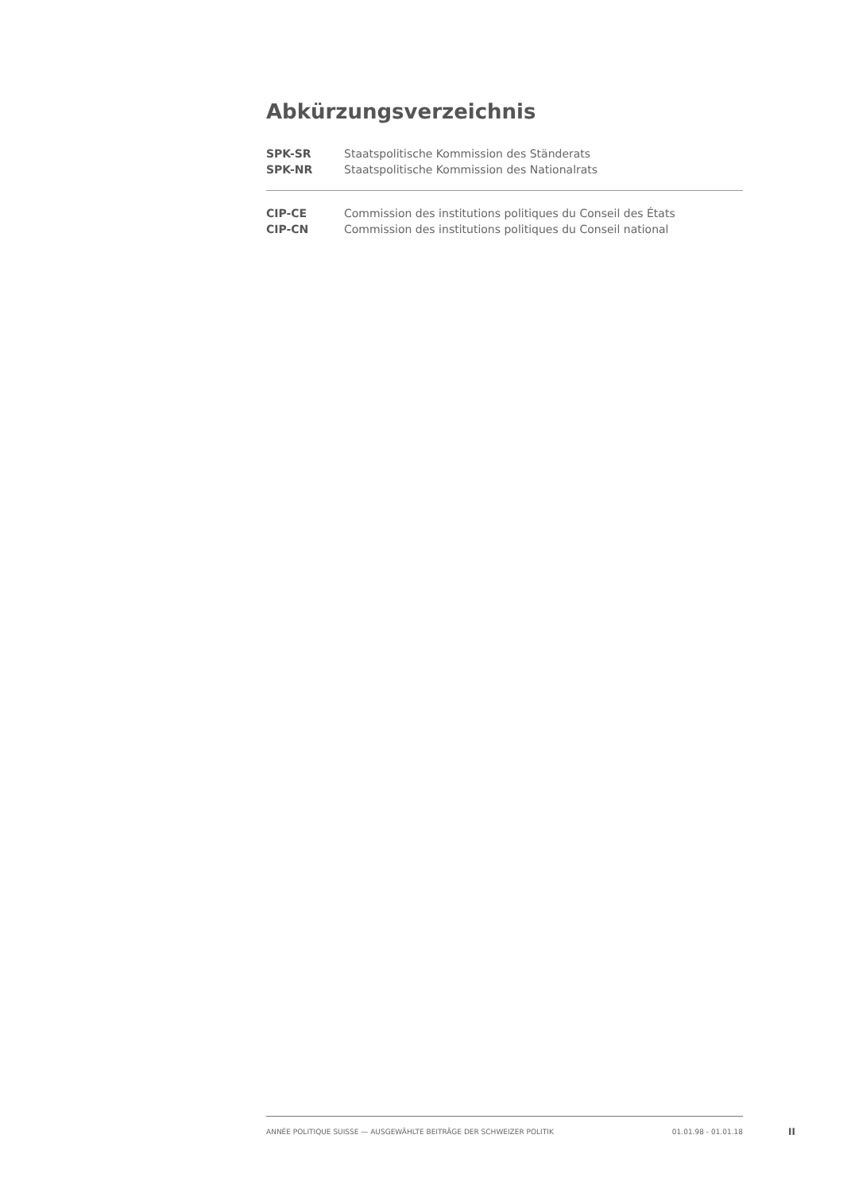Abkürzungsverzeichnis
| SPK-SR | Staatspolitische Kommission des Ständerats |
| SPK-NR | Staatspolitische Kommission des Nationalrats |
| CIP-CE | Commission des institutions politiques du Conseil des États |
| CIP-CN | Commission des institutions politiques du Conseil national |
ANNÉE POLITIQUE SUISSE — AUSGEWÄHLTE BEITRÄGE DER SCHWEIZER POLITIK 01.01.98 - 01.01.18
II